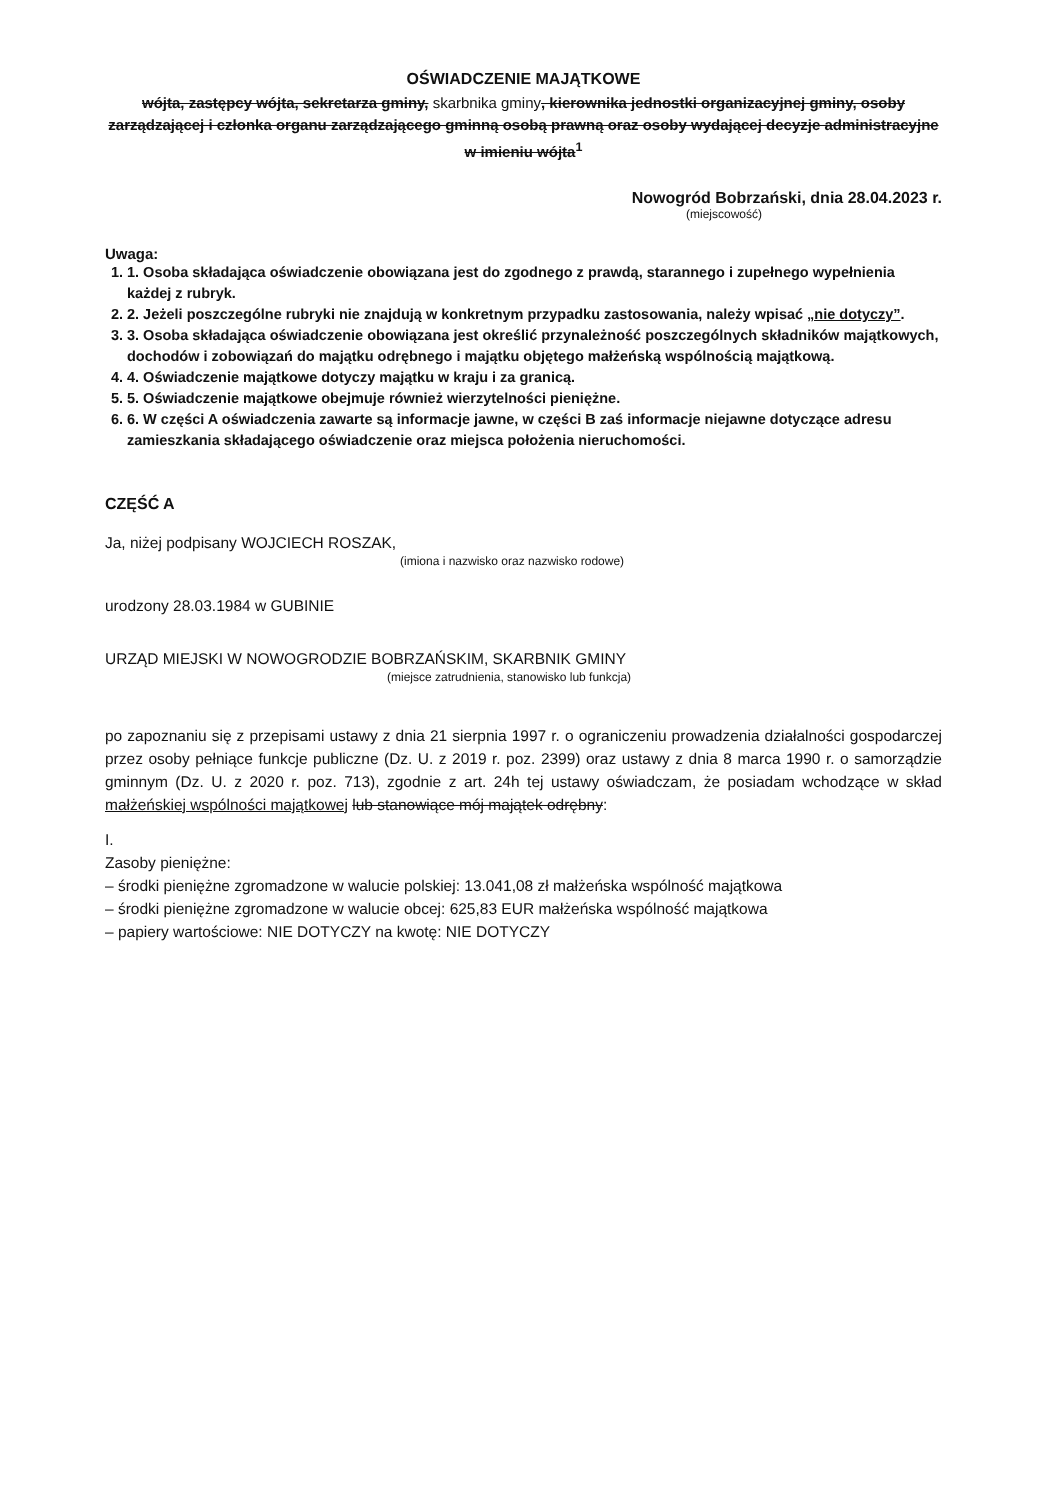OŚWIADCZENIE MAJĄTKOWE
wójta, zastępcy wójta, sekretarza gminy, skarbnika gminy, kierownika jednostki organizacyjnej gminy, osoby zarządzającej i członka organu zarządzającego gminną osobą prawną oraz osoby wydającej decyzje administracyjne w imieniu wójta<sup>1</sup>
Nowogród Bobrzański, dnia 28.04.2023 r.
(miejscowość)
Uwaga:
1. 1. Osoba składająca oświadczenie obowiązana jest do zgodnego z prawdą, starannego i zupełnego wypełnienia każdej z rubryk.
2. 2. Jeżeli poszczególne rubryki nie znajdują w konkretnym przypadku zastosowania, należy wpisać „nie dotyczy”.
3. 3. Osoba składająca oświadczenie obowiązana jest określić przynależność poszczególnych składników majątkowych, dochodów i zobowiązań do majątku odrębnego i majątku objętego małżeńską wspólnością majątkową.
4. 4. Oświadczenie majątkowe dotyczy majątku w kraju i za granicą.
5. 5. Oświadczenie majątkowe obejmuje również wierzytelności pieniężne.
6. 6. W części A oświadczenia zawarte są informacje jawne, w części B zaś informacje niejawne dotyczące adresu zamieszkania składającego oświadczenie oraz miejsca położenia nieruchomości.
CZĘŚĆ A
Ja, niżej podpisany WOJCIECH ROSZAK,
(imiona i nazwisko oraz nazwisko rodowe)
urodzony 28.03.1984 w GUBINIE
URZĄD MIEJSKI W NOWOGRODZIE BOBRZAŃSKIM, SKARBNIK GMINY
(miejsce zatrudnienia, stanowisko lub funkcja)
po zapoznaniu się z przepisami ustawy z dnia 21 sierpnia 1997 r. o ograniczeniu prowadzenia działalności gospodarczej przez osoby pełniące funkcje publiczne (Dz. U. z 2019 r. poz. 2399) oraz ustawy z dnia 8 marca 1990 r. o samorządzie gminnym (Dz. U. z 2020 r. poz. 713), zgodnie z art. 24h tej ustawy oświadczam, że posiadam wchodzące w skład małżeńskiej wspólności majątkowej lub stanowiące mój majątek odrębny:
I.
Zasoby pieniężne:
– środki pieniężne zgromadzone w walucie polskiej: 13.041,08 zł małżeńska wspólność majątkowa
– środki pieniężne zgromadzone w walucie obcej: 625,83 EUR małżeńska wspólność majątkowa
– papiery wartościowe: NIE DOTYCZY na kwotę: NIE DOTYCZY